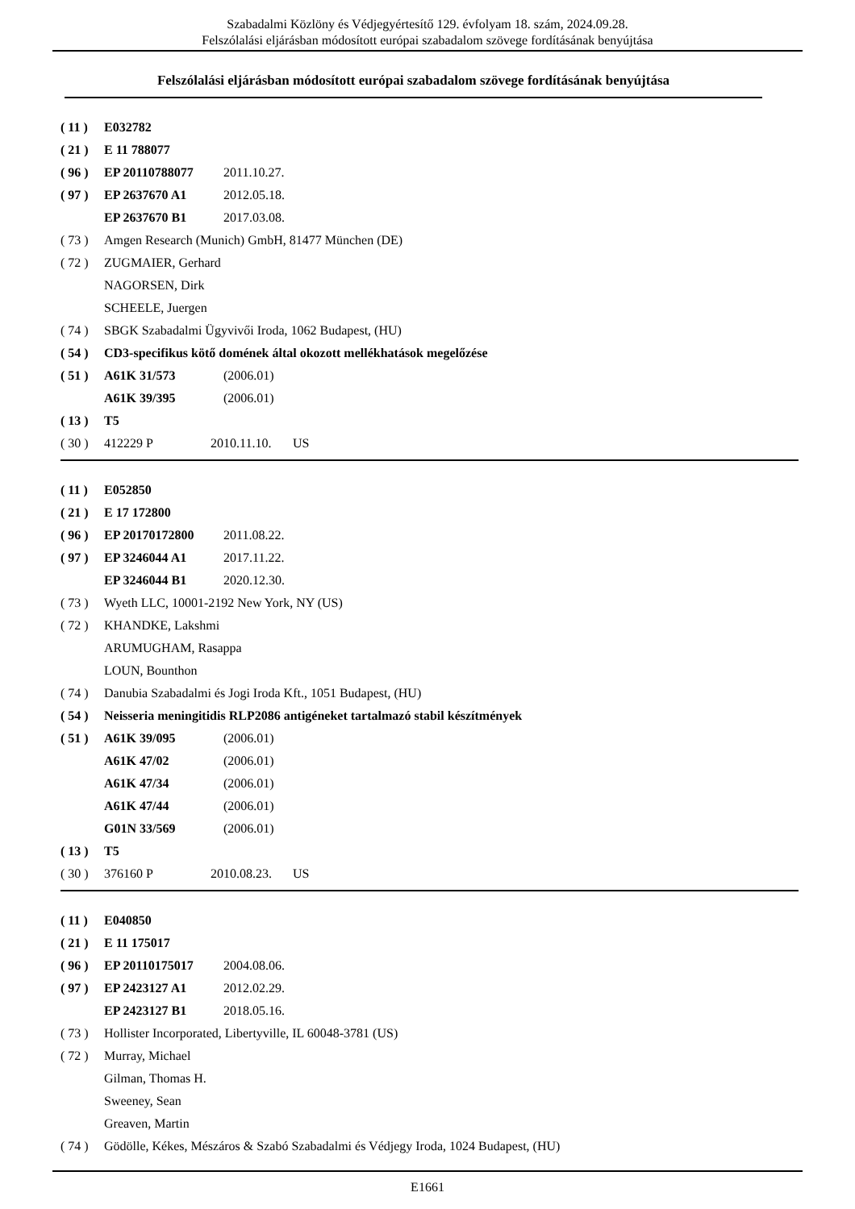Szabadalmi Közlöny és Védjegyértesítő 129. évfolyam 18. szám, 2024.09.28.
Felszólalási eljárásban módosított európai szabadalom szövege fordításának benyújtása
Felszólalási eljárásban módosított európai szabadalom szövege fordításának benyújtása
( 11 ) E032782
( 21 ) E 11 788077
( 96 ) EP 20110788077 2011.10.27.
( 97 ) EP 2637670 A1 2012.05.18.
EP 2637670 B1 2017.03.08.
( 73 ) Amgen Research (Munich) GmbH, 81477 München (DE)
( 72 ) ZUGMAIER, Gerhard
NAGORSEN, Dirk
SCHEELE, Juergen
( 74 ) SBGK Szabadalmi Ügyvivői Iroda, 1062 Budapest, (HU)
( 54 ) CD3-specifikus kötő domének által okozott mellékhatások megelőzése
( 51 ) A61K 31/573 (2006.01)
A61K 39/395 (2006.01)
( 13 ) T5
( 30 ) 412229 P 2010.11.10. US
( 11 ) E052850
( 21 ) E 17 172800
( 96 ) EP 20170172800 2011.08.22.
( 97 ) EP 3246044 A1 2017.11.22.
EP 3246044 B1 2020.12.30.
( 73 ) Wyeth LLC, 10001-2192 New York, NY (US)
( 72 ) KHANDKE, Lakshmi
ARUMUGHAM, Rasappa
LOUN, Bounthon
( 74 ) Danubia Szabadalmi és Jogi Iroda Kft., 1051 Budapest, (HU)
( 54 ) Neisseria meningitidis RLP2086 antigéneket tartalmazó stabil készítmények
( 51 ) A61K 39/095 (2006.01)
A61K 47/02 (2006.01)
A61K 47/34 (2006.01)
A61K 47/44 (2006.01)
G01N 33/569 (2006.01)
( 13 ) T5
( 30 ) 376160 P 2010.08.23. US
( 11 ) E040850
( 21 ) E 11 175017
( 96 ) EP 20110175017 2004.08.06.
( 97 ) EP 2423127 A1 2012.02.29.
EP 2423127 B1 2018.05.16.
( 73 ) Hollister Incorporated, Libertyville, IL 60048-3781 (US)
( 72 ) Murray, Michael
Gilman, Thomas H.
Sweeney, Sean
Greaven, Martin
( 74 ) Gödölle, Kékes, Mészáros & Szabó Szabadalmi és Védjegy Iroda, 1024 Budapest, (HU)
E1661